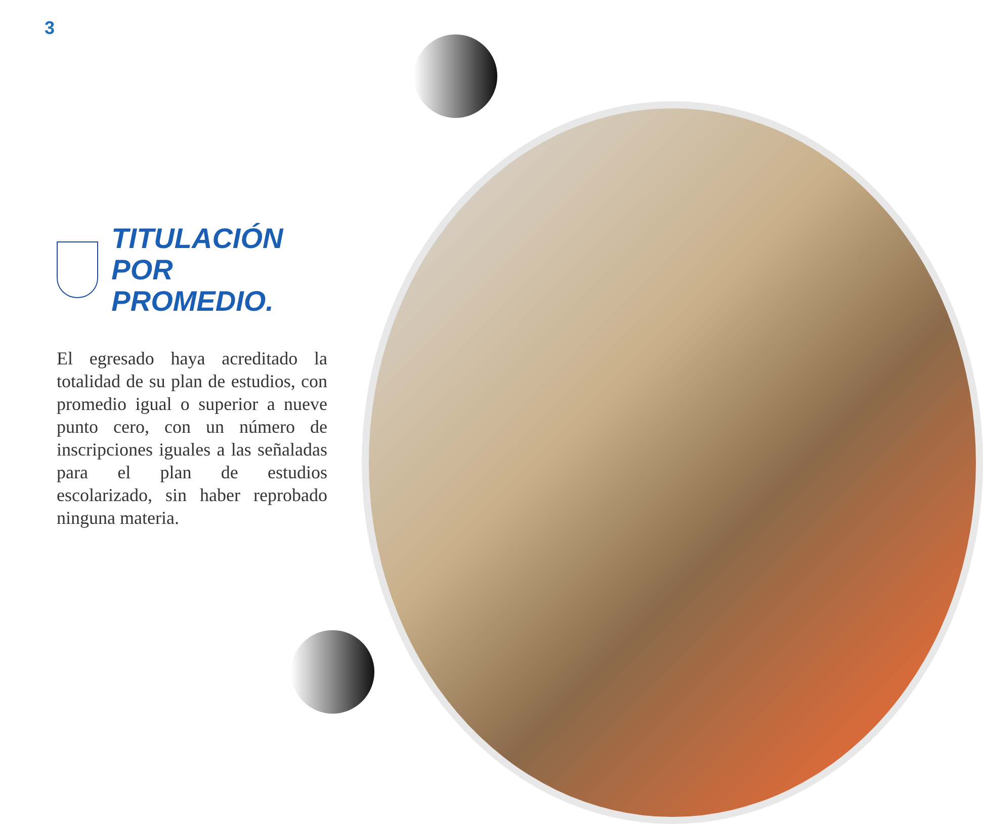3
TITULACIÓN
POR PROMEDIO.
El egresado haya acreditado la totalidad de su plan de estudios, con promedio igual o superior a nueve punto cero, con un número de inscripciones iguales a las señaladas para el plan de estudios escolarizado, sin haber reprobado ninguna materia.